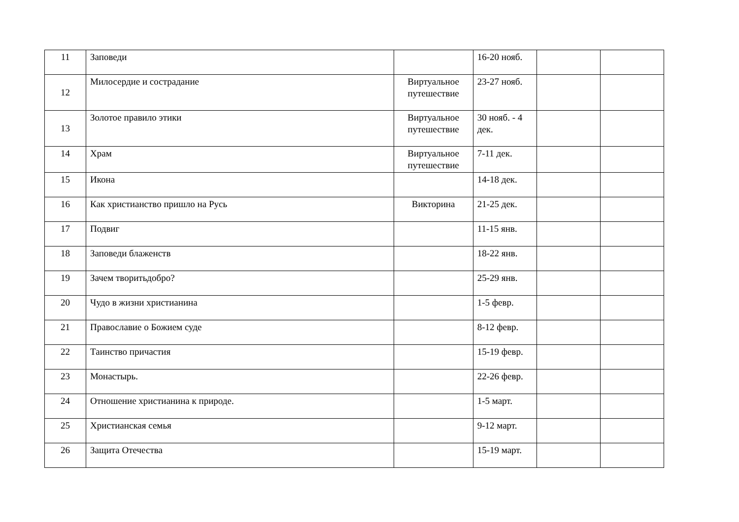| 11 | Заповеди | | 16-20 нояб. | | |
| 12 | Милосердие и сострадание | Виртуальное путешествие | 23-27 нояб. | | |
| 13 | Золотое правило этики | Виртуальное путешествие | 30 нояб. - 4 дек. | | |
| 14 | Храм | Виртуальное путешествие | 7-11 дек. | | |
| 15 | Икона | | 14-18 дек. | | |
| 16 | Как христианство пришло на Русь | Викторина | 21-25 дек. | | |
| 17 | Подвиг | | 11-15 янв. | | |
| 18 | Заповеди блаженств | | 18-22 янв. | | |
| 19 | Зачем творитьдобро? | | 25-29 янв. | | |
| 20 | Чудо в жизни христианина | | 1-5 февр. | | |
| 21 | Православие о Божием суде | | 8-12 февр. | | |
| 22 | Таинство причастия | | 15-19 февр. | | |
| 23 | Монастырь. | | 22-26 февр. | | |
| 24 | Отношение христианина к природе. | | 1-5 март. | | |
| 25 | Христианская семья | | 9-12 март. | | |
| 26 | Защита Отечества | | 15-19 март. | | |